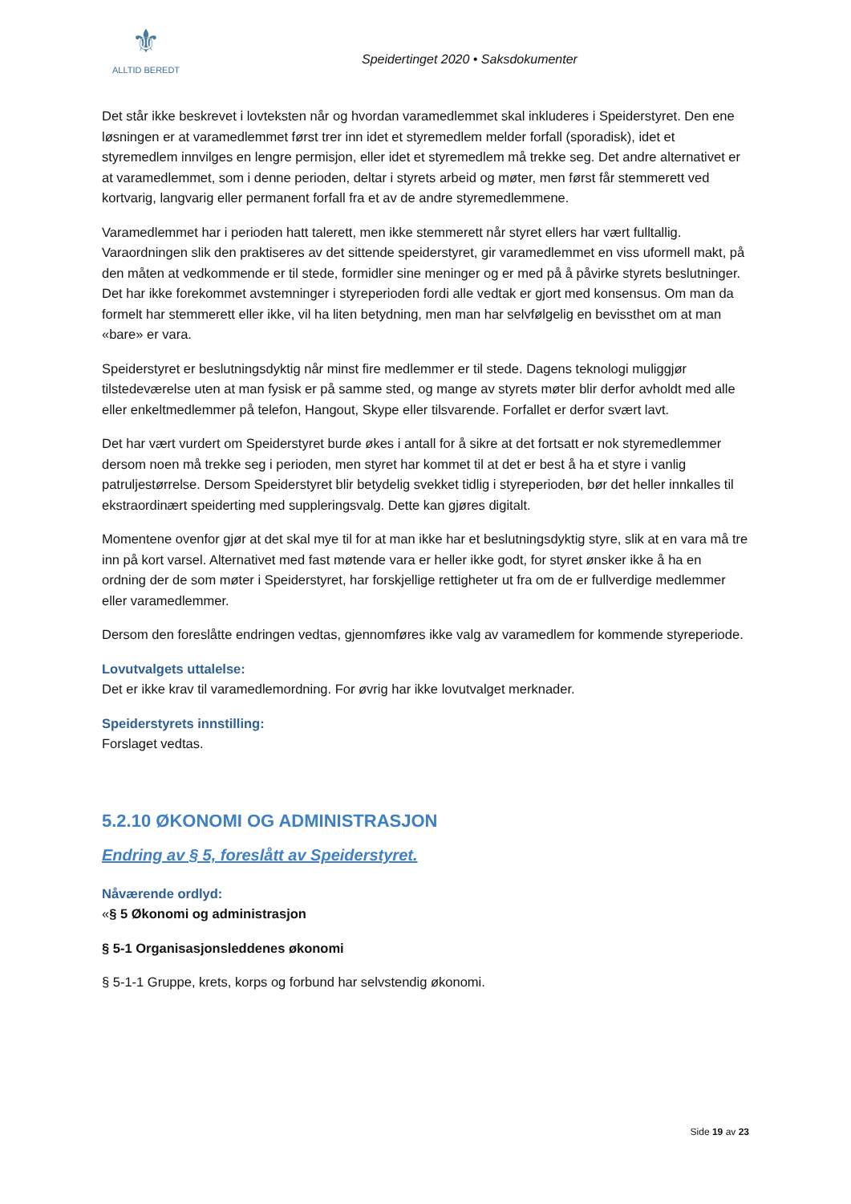⚜
ALLTID BEREDT
Speidertinget 2020 • Saksdokumenter
Det står ikke beskrevet i lovteksten når og hvordan varamedlemmet skal inkluderes i Speiderstyret. Den ene løsningen er at varamedlemmet først trer inn idet et styremedlem melder forfall (sporadisk), idet et styremedlem innvilges en lengre permisjon, eller idet et styremedlem må trekke seg. Det andre alternativet er at varamedlemmet, som i denne perioden, deltar i styrets arbeid og møter, men først får stemmerett ved kortvarig, langvarig eller permanent forfall fra et av de andre styremedlemmene.
Varamedlemmet har i perioden hatt talerett, men ikke stemmerett når styret ellers har vært fulltallig. Varaordningen slik den praktiseres av det sittende speiderstyret, gir varamedlemmet en viss uformell makt, på den måten at vedkommende er til stede, formidler sine meninger og er med på å påvirke styrets beslutninger. Det har ikke forekommet avstemninger i styreperioden fordi alle vedtak er gjort med konsensus. Om man da formelt har stemmerett eller ikke, vil ha liten betydning, men man har selvfølgelig en bevissthet om at man «bare» er vara.
Speiderstyret er beslutningsdyktig når minst fire medlemmer er til stede. Dagens teknologi muliggjør tilstedeværelse uten at man fysisk er på samme sted, og mange av styrets møter blir derfor avholdt med alle eller enkeltmedlemmer på telefon, Hangout, Skype eller tilsvarende. Forfallet er derfor svært lavt.
Det har vært vurdert om Speiderstyret burde økes i antall for å sikre at det fortsatt er nok styremedlemmer dersom noen må trekke seg i perioden, men styret har kommet til at det er best å ha et styre i vanlig patruljestørrelse. Dersom Speiderstyret blir betydelig svekket tidlig i styreperioden, bør det heller innkalles til ekstraordinært speiderting med suppleringsvalg. Dette kan gjøres digitalt.
Momentene ovenfor gjør at det skal mye til for at man ikke har et beslutningsdyktig styre, slik at en vara må tre inn på kort varsel. Alternativet med fast møtende vara er heller ikke godt, for styret ønsker ikke å ha en ordning der de som møter i Speiderstyret, har forskjellige rettigheter ut fra om de er fullverdige medlemmer eller varamedlemmer.
Dersom den foreslåtte endringen vedtas, gjennomføres ikke valg av varamedlem for kommende styreperiode.
Lovutvalgets uttalelse:
Det er ikke krav til varamedlemordning. For øvrig har ikke lovutvalget merknader.
Speiderstyrets innstilling:
Forslaget vedtas.
5.2.10 ØKONOMI OG ADMINISTRASJON
Endring av § 5, foreslått av Speiderstyret.
Nåværende ordlyd:
«§ 5 Økonomi og administrasjon
§ 5-1 Organisasjonsleddenes økonomi
§ 5-1-1 Gruppe, krets, korps og forbund har selvstendig økonomi.
Side 19 av 23